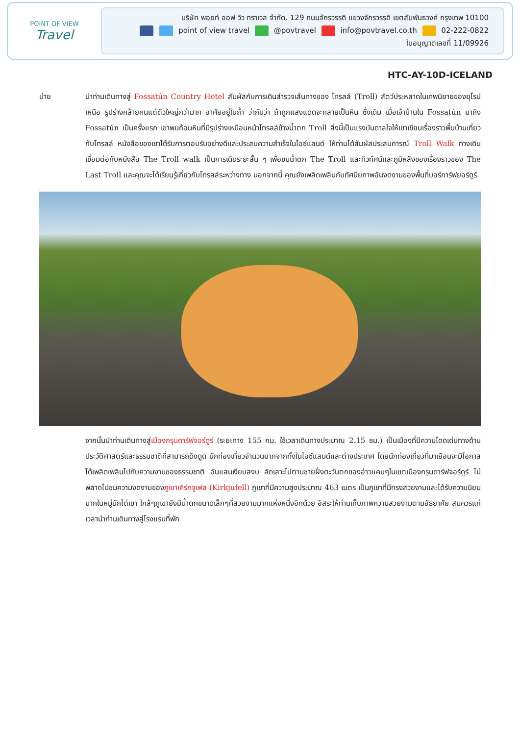POINT OF VIEW
Travel
บริษัท พอยท์ ออฟ วิว ทราเวล จำกัด. 129 ถนนจักรวรรดิ แขวงจักรวรรดิ เขตสัมพันธวงศ์ กรุงเทพ 10100
point of view travel @povtravel info@povtravel.co.th 02-222-0822
ใบอนุญาตเลขที่ 11/09926
HTC-AY-10D-ICELAND
บ่าย นำท่านเดินทางสู่ Fossatún Country Hotel สัมผัสกับการเดินสำรวจเส้นทางของ โทรลล์ (Troll) สัตว์ประหลาดในเทพนิยายของยุโรปเหนือ รูปร่างคล้ายคนแต่ตัวใหญ่กว่ามาก อาศัยอยู่ในถ้ำ ว่ากันว่า ถ้าถูกแสงแดดจะกลายเป็นหิน ซึ่งเดิม เมื่อเจ้าบ้านใน Fossatún มาถึง Fossatún เป็นครั้งแรก เขาพบก้อนหินที่มีรูปร่างเหมือนหน้าโทรลล์ข้างน้ำตก Troll สิ่งนี้เป็นแรงบันดาลใจให้เขาเขียนเรื่องราวพื้นบ้านเกี่ยวกับโทรลล์ หนังสือของเขาได้รับการตอบรับอย่างดีและประสบความสำเร็จในไอซ์แลนด์ ให้ท่านได้สัมผัสประสบการณ์ Troll Walk ทางเดินเชื่อมต่อกับหนังสือ The Troll walk เป็นการเดินระยะสั้น ๆ เพื่อชมน้ำตก The Troll และทิวทัศน์และภูมิหลังของเรื่องราวของ The Last Troll และคุณจะได้เรียนรู้เกี่ยวกับโทรลล์ระหว่างทาง นอกจากนี้ คุณยังเพลิดเพลินกับทัศนียภาพอันงดงามของพื้นที่บอร์การ์ฟยอร์ดูร์
จากนั้นนำท่านเดินทางสู่เมืองกรุนดาร์ฟจอร์ดูร์ (ระยะทาง 155 กม. ใช้เวลาเดินทางประมาณ 2.15 ชม.) เป็นเมืองที่มีความโดดเด่นทางด้านประวัติศาสตร์และธรรมชาติที่สามารถดึงดูด นักท่องเที่ยวจำนวนมากจากทั้งในไอซ์แลนด์และต่างประเทศ โดยนักท่องเที่ยวที่มาเยือนจะมีโอกาสได้เพลิดเพลินไปกับความงามของธรรมชาติ อันแสนเงียบสงบ ลัดเลาะไปตามชายฝั่งตะวันตกของอ่าวแคบๆในเขตเมืองกรุนดาร์ฟจอร์ดูร์ ไม่พลาดไปชมความงดงามของภูเขาเคิร์กจูเฟล (Kirkjufell) ภูเขาที่มีความสูงประมาณ 463 เมตร เป็นภูเขาที่มีทรงสวยงามและได้รับความนิยมมากในหมู่นักไต่เขา ใกล้ๆภูเขายังมีน้ำตกขนาดเล็กๆที่สวยงามมากแห่งหนึ่งอีกด้วย อิสระให้ท่านเก็บภาพความสวยงามตามอัธยาศัย สมควรแก่เวลานำท่านเดินทางสู่โรงแรมที่พัก